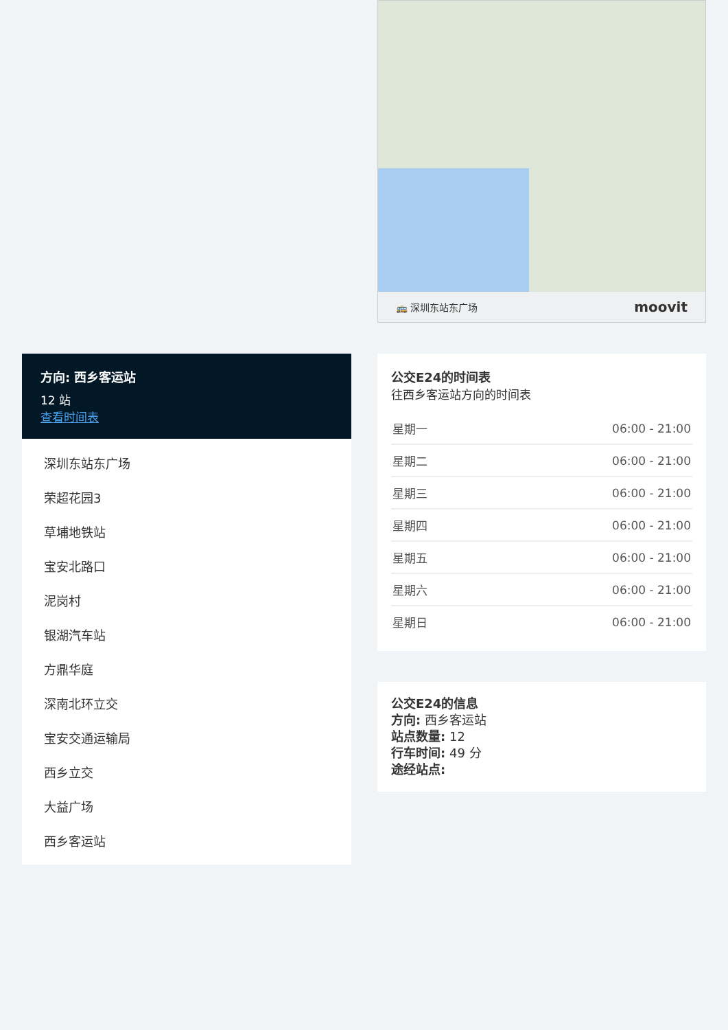方向: 西乡客运站
12 站
查看时间表
深圳东站东广场
荣超花园3
草埔地铁站
宝安北路口
泥岗村
银湖汽车站
方鼎华庭
深南北环立交
宝安交通运输局
西乡立交
大益广场
西乡客运站
🚌 深圳东站东广场 moovit
公交E24的时间表
往西乡客运站方向的时间表
| 星期一 | 06:00 - 21:00 |
| 星期二 | 06:00 - 21:00 |
| 星期三 | 06:00 - 21:00 |
| 星期四 | 06:00 - 21:00 |
| 星期五 | 06:00 - 21:00 |
| 星期六 | 06:00 - 21:00 |
| 星期日 | 06:00 - 21:00 |
公交E24的信息
方向: 西乡客运站
站点数量: 12
行车时间: 49 分
途经站点: